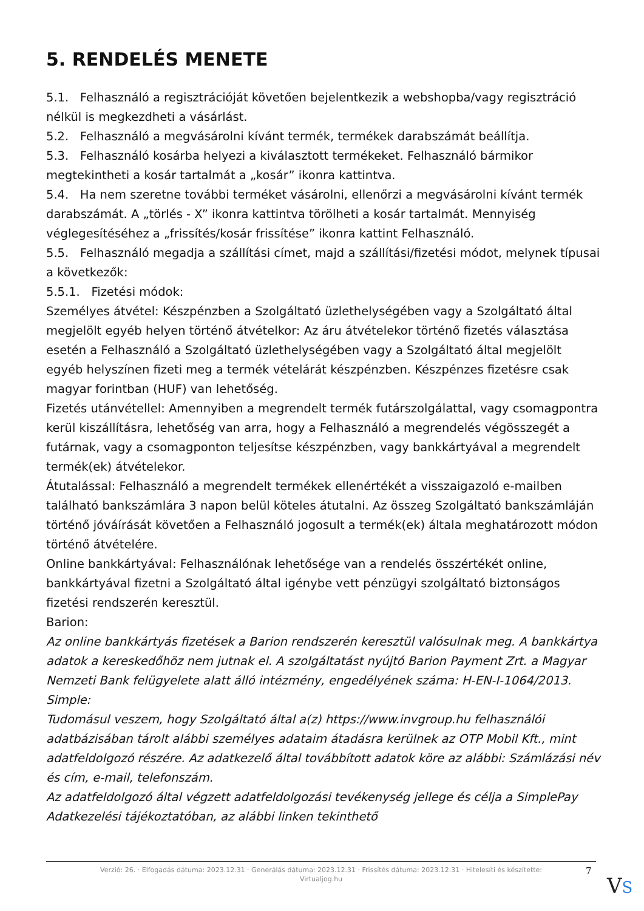5. RENDELÉS MENETE
5.1. Felhasználó a regisztrációját követően bejelentkezik a webshopba/vagy regisztráció nélkül is megkezdheti a vásárlást.
5.2. Felhasználó a megvásárolni kívánt termék, termékek darabszámát beállítja.
5.3. Felhasználó kosárba helyezi a kiválasztott termékeket. Felhasználó bármikor megtekintheti a kosár tartalmát a „kosár” ikonra kattintva.
5.4. Ha nem szeretne további terméket vásárolni, ellenőrzi a megvásárolni kívánt termék darabszámát. A „törlés - X” ikonra kattintva törölheti a kosár tartalmát. Mennyiség véglegesítéséhez a „frissítés/kosár frissítése” ikonra kattint Felhasználó.
5.5. Felhasználó megadja a szállítási címet, majd a szállítási/fizetési módot, melynek típusai a következők:
5.5.1. Fizetési módok:
Személyes átvétel: Készpénzben a Szolgáltató üzlethelységében vagy a Szolgáltató által megjelölt egyéb helyen történő átvételkor: Az áru átvételekor történő fizetés választása esetén a Felhasználó a Szolgáltató üzlethelységében vagy a Szolgáltató által megjelölt egyéb helyszínen fizeti meg a termék vételárát készpénzben. Készpénzes fizetésre csak magyar forintban (HUF) van lehetőség.
Fizetés utánvétellel: Amennyiben a megrendelt termék futárszolgálattal, vagy csomagpontra kerül kiszállításra, lehetőség van arra, hogy a Felhasználó a megrendelés végösszegét a futárnak, vagy a csomagponton teljesítse készpénzben, vagy bankkártyával a megrendelt termék(ek) átvételekor.
Átutalással: Felhasználó a megrendelt termékek ellenértékét a visszaigazoló e-mailben található bankszámlára 3 napon belül köteles átutalni. Az összeg Szolgáltató bankszámláján történő jóváírását követően a Felhasználó jogosult a termék(ek) általa meghatározott módon történő átvételére.
Online bankkártyával: Felhasználónak lehetősége van a rendelés összértékét online, bankkártyával fizetni a Szolgáltató által igénybe vett pénzügyi szolgáltató biztonságos fizetési rendszerén keresztül.
Barion:
Az online bankkártyás fizetések a Barion rendszerén keresztül valósulnak meg. A bankkártya adatok a kereskedőhöz nem jutnak el. A szolgáltatást nyújtó Barion Payment Zrt. a Magyar Nemzeti Bank felügyelete alatt álló intézmény, engedélyének száma: H-EN-I-1064/2013.
Simple:
Tudomásul veszem, hogy Szolgáltató által a(z) https://www.invgroup.hu felhasználói adatbázisában tárolt alábbi személyes adataim átadásra kerülnek az OTP Mobil Kft., mint adatfeldolgozó részére. Az adatkezelő által továbbított adatok köre az alábbi: Számlázási név és cím, e-mail, telefonszám.
Az adatfeldolgozó által végzett adatfeldolgozási tevékenység jellege és célja a SimplePay Adatkezelési tájékoztatóban, az alábbi linken tekinthető
Verzió: 26. · Elfogadás dátuma: 2023.12.31 · Generálás dátuma: 2023.12.31 · Frissítés dátuma: 2023.12.31 · Hitelesíti és készítette:
Virtualjog.hu
7
VS